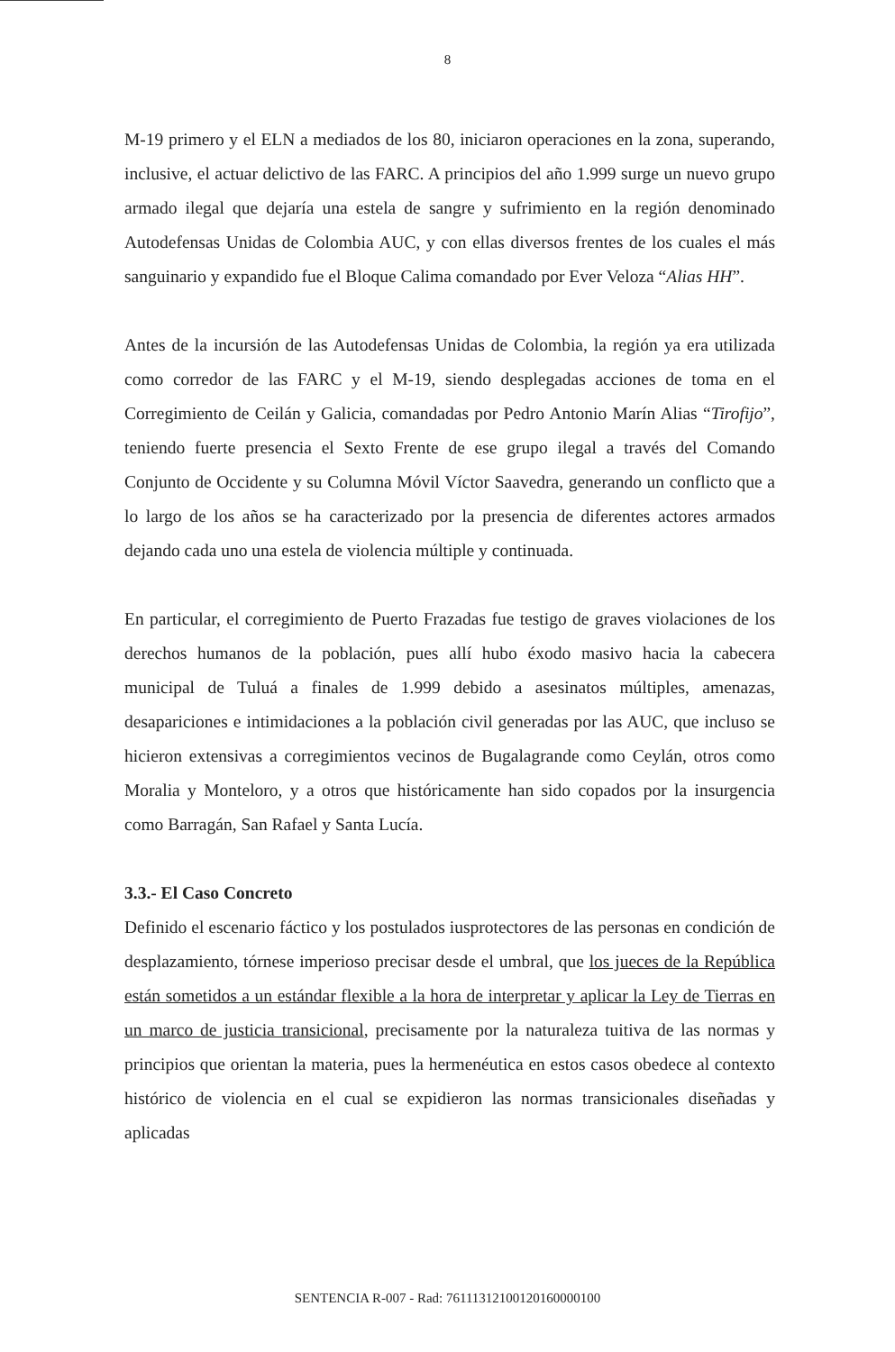8
M-19 primero y el ELN a mediados de los 80, iniciaron operaciones en la zona, superando, inclusive, el actuar delictivo de las FARC. A principios del año 1.999 surge un nuevo grupo armado ilegal que dejaría una estela de sangre y sufrimiento en la región denominado Autodefensas Unidas de Colombia AUC, y con ellas diversos frentes de los cuales el más sanguinario y expandido fue el Bloque Calima comandado por Ever Veloza “Alias HH”.
Antes de la incursión de las Autodefensas Unidas de Colombia, la región ya era utilizada como corredor de las FARC y el M-19, siendo desplegadas acciones de toma en el Corregimiento de Ceilán y Galicia, comandadas por Pedro Antonio Marín Alias “Tirofijo”, teniendo fuerte presencia el Sexto Frente de ese grupo ilegal a través del Comando Conjunto de Occidente y su Columna Móvil Víctor Saavedra, generando un conflicto que a lo largo de los años se ha caracterizado por la presencia de diferentes actores armados dejando cada uno una estela de violencia múltiple y continuada.
En particular, el corregimiento de Puerto Frazadas fue testigo de graves violaciones de los derechos humanos de la población, pues allí hubo éxodo masivo hacia la cabecera municipal de Tuluá a finales de 1.999 debido a asesinatos múltiples, amenazas, desapariciones e intimidaciones a la población civil generadas por las AUC, que incluso se hicieron extensivas a corregimientos vecinos de Bugalagrande como Ceylán, otros como Moralia y Monteloro, y a otros que históricamente han sido copados por la insurgencia como Barragán, San Rafael y Santa Lucía.
3.3.- El Caso Concreto
Definido el escenario fáctico y los postulados iusprotectores de las personas en condición de desplazamiento, tórnese imperioso precisar desde el umbral, que los jueces de la República están sometidos a un estándar flexible a la hora de interpretar y aplicar la Ley de Tierras en un marco de justicia transicional, precisamente por la naturaleza tuitiva de las normas y principios que orientan la materia, pues la hermenéutica en estos casos obedece al contexto histórico de violencia en el cual se expidieron las normas transicionales diseñadas y aplicadas
SENTENCIA R-007 - Rad: 76111312100120160000100